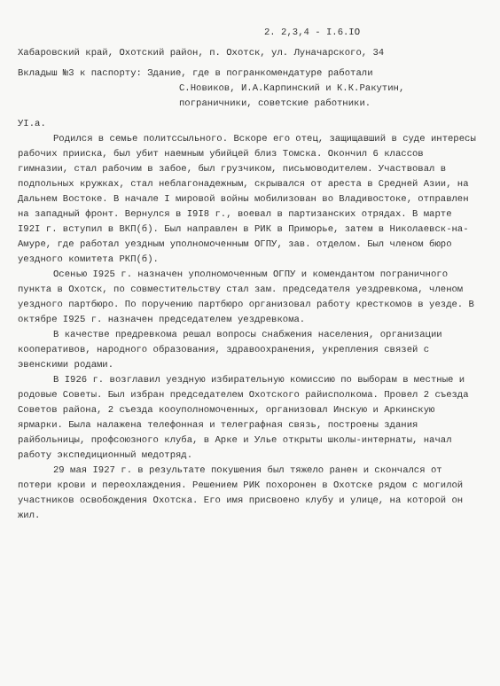2. 2,3,4 - I.6.IO
Хабаровский край, Охотский район, п. Охотск, ул. Луначарского, 34
Вкладыш №3 к паспорту: Здание, где в погранкомендатуре работали
С.Новиков, И.А.Карпинский и К.К.Ракутин,
пограничники, советские работники.
УI.а.
Родился в семье политссыльного. Вскоре его отец, защищавший в суде интересы рабочих прииска, был убит наемным убийцей близ Томска. Окончил 6 классов гимназии, стал рабочим в забое, был грузчиком, письмоводителем. Участвовал в подпольных кружках, стал неблагонадежным, скрывался от ареста в Средней Азии, на Дальнем Востоке. В начале I мировой войны мобилизован во Владивостоке, отправлен на западный фронт. Вернулся в I9I8 г., воевал в партизанских отрядах. В марте I92I г. вступил в ВКП(б). Был направлен в РИК в Приморье, затем в Николаевск-на-Амуре, где работал уездным уполномоченным ОГПУ, зав. отделом. Был членом бюро уездного комитета РКП(б).
Осенью I925 г. назначен уполномоченным ОГПУ и комендантом пограничного пункта в Охотск, по совместительству стал зам. председателя уездревкома, членом уездного партбюро. По поручению партбюро организовал работу кресткомов в уезде. В октябре I925 г. назначен председателем уездревкома.
В качестве предревкома решал вопросы снабжения населения, организации кооперативов, народного образования, здравоохранения, укрепления связей с эвенскими родами.
В I926 г. возглавил уездную избирательную комиссию по выборам в местные и родовые Советы. Был избран председателем Охотского райисполкома. Провел 2 съезда Советов района, 2 съезда кооуполномоченных, организовал Инскую и Аркинскую ярмарки. Была налажена телефонная и телеграфная связь, построены здания райбольницы, профсоюзного клуба, в Арке и Улье открыты школы-интернаты, начал работу экспедиционный медотряд.
29 мая I927 г. в результате покушения был тяжело ранен и скончался от потери крови и переохлаждения. Решением РИК похоронен в Охотске рядом с могилой участников освобождения Охотска. Его имя присвоено клубу и улице, на которой он жил.